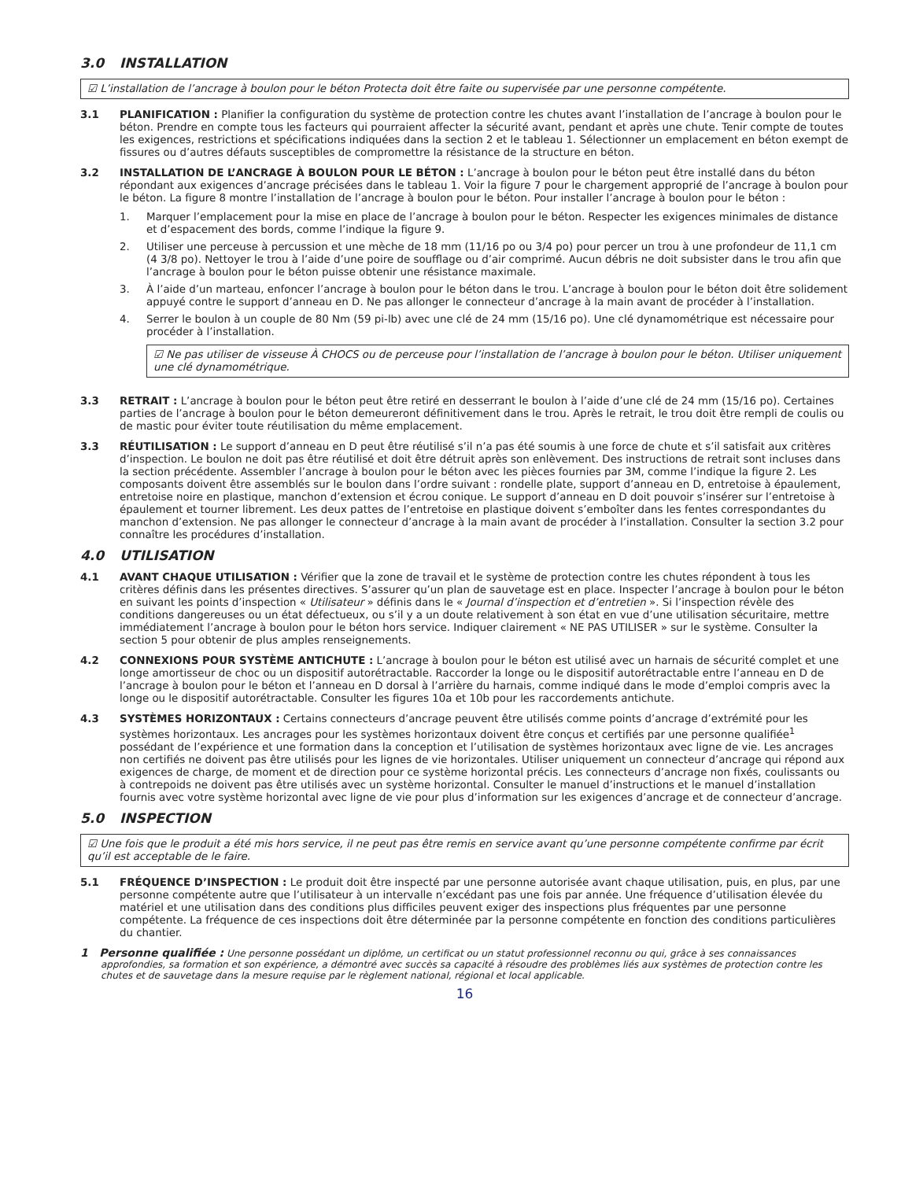3.0 INSTALLATION
☑ L’installation de l’ancrage à boulon pour le béton Protecta doit être faite ou supervisée par une personne compétente.
3.1 PLANIFICATION : Planifier la configuration du système de protection contre les chutes avant l’installation de l’ancrage à boulon pour le béton. Prendre en compte tous les facteurs qui pourraient affecter la sécurité avant, pendant et après une chute. Tenir compte de toutes les exigences, restrictions et spécifications indiquées dans la section 2 et le tableau 1. Sélectionner un emplacement en béton exempt de fissures ou d’autres défauts susceptibles de compromettre la résistance de la structure en béton.
3.2 INSTALLATION DE L’ANCRAGE À BOULON POUR LE BÉTON : L’ancrage à boulon pour le béton peut être installé dans du béton répondant aux exigences d’ancrage précisées dans le tableau 1. Voir la figure 7 pour le chargement approprié de l’ancrage à boulon pour le béton. La figure 8 montre l’installation de l’ancrage à boulon pour le béton. Pour installer l’ancrage à boulon pour le béton :
1. Marquer l’emplacement pour la mise en place de l’ancrage à boulon pour le béton. Respecter les exigences minimales de distance et d’espacement des bords, comme l’indique la figure 9.
2. Utiliser une perceuse à percussion et une mèche de 18 mm (11/16 po ou 3/4 po) pour percer un trou à une profondeur de 11,1 cm (4 3/8 po). Nettoyer le trou à l’aide d’une poire de soufflage ou d’air comprimé. Aucun débris ne doit subsister dans le trou afin que l’ancrage à boulon pour le béton puisse obtenir une résistance maximale.
3. À l’aide d’un marteau, enfoncer l’ancrage à boulon pour le béton dans le trou. L’ancrage à boulon pour le béton doit être solidement appuyé contre le support d’anneau en D. Ne pas allonger le connecteur d’ancrage à la main avant de procéder à l’installation.
4. Serrer le boulon à un couple de 80 Nm (59 pi-lb) avec une clé de 24 mm (15/16 po). Une clé dynamométrique est nécessaire pour procéder à l’installation.
☑ Ne pas utiliser de visseuse À CHOCS ou de perceuse pour l’installation de l’ancrage à boulon pour le béton. Utiliser uniquement une clé dynamométrique.
3.3 RETRAIT : L’ancrage à boulon pour le béton peut être retiré en desserrant le boulon à l’aide d’une clé de 24 mm (15/16 po). Certaines parties de l’ancrage à boulon pour le béton demeureront définitivement dans le trou. Après le retrait, le trou doit être rempli de coulis ou de mastic pour éviter toute réutilisation du même emplacement.
3.3 RÉUTILISATION : Le support d’anneau en D peut être réutilisé s’il n’a pas été soumis à une force de chute et s’il satisfait aux critères d’inspection. Le boulon ne doit pas être réutilisé et doit être détruit après son enlèvement. Des instructions de retrait sont incluses dans la section précédente. Assembler l’ancrage à boulon pour le béton avec les pièces fournies par 3M, comme l’indique la figure 2. Les composants doivent être assemblés sur le boulon dans l’ordre suivant : rondelle plate, support d’anneau en D, entretoise à épaulement, entretoise noire en plastique, manchon d’extension et écrou conique. Le support d’anneau en D doit pouvoir s’insérer sur l’entretoise à épaulement et tourner librement. Les deux pattes de l’entretoise en plastique doivent s’emboîter dans les fentes correspondantes du manchon d’extension. Ne pas allonger le connecteur d’ancrage à la main avant de procéder à l’installation. Consulter la section 3.2 pour connaître les procédures d’installation.
4.0 UTILISATION
4.1 AVANT CHAQUE UTILISATION : Vérifier que la zone de travail et le système de protection contre les chutes répondent à tous les critères définis dans les présentes directives. S’assurer qu’un plan de sauvetage est en place. Inspecter l’ancrage à boulon pour le béton en suivant les points d’inspection « Utilisateur » définis dans le « Journal d’inspection et d’entretien ». Si l’inspection révèle des conditions dangereuses ou un état défectueux, ou s’il y a un doute relativement à son état en vue d’une utilisation sécuritaire, mettre immédiatement l’ancrage à boulon pour le béton hors service. Indiquer clairement « NE PAS UTILISER » sur le système. Consulter la section 5 pour obtenir de plus amples renseignements.
4.2 CONNEXIONS POUR SYSTÈME ANTICHUTE : L’ancrage à boulon pour le béton est utilisé avec un harnais de sécurité complet et une longe amortisseur de choc ou un dispositif autorétractable. Raccorder la longe ou le dispositif autorétractable entre l’anneau en D de l’ancrage à boulon pour le béton et l’anneau en D dorsal à l’arrière du harnais, comme indiqué dans le mode d’emploi compris avec la longe ou le dispositif autorétractable. Consulter les figures 10a et 10b pour les raccordements antichute.
4.3 SYSTÈMES HORIZONTAUX : Certains connecteurs d’ancrage peuvent être utilisés comme points d’ancrage d’extrémité pour les systèmes horizontaux. Les ancrages pour les systèmes horizontaux doivent être conçus et certifiés par une personne qualifiée<sup>1</sup> possédant de l’expérience et une formation dans la conception et l’utilisation de systèmes horizontaux avec ligne de vie. Les ancrages non certifiés ne doivent pas être utilisés pour les lignes de vie horizontales. Utiliser uniquement un connecteur d’ancrage qui répond aux exigences de charge, de moment et de direction pour ce système horizontal précis. Les connecteurs d’ancrage non fixés, coulissants ou à contrepoids ne doivent pas être utilisés avec un système horizontal. Consulter le manuel d’instructions et le manuel d’installation fournis avec votre système horizontal avec ligne de vie pour plus d’information sur les exigences d’ancrage et de connecteur d’ancrage.
5.0 INSPECTION
☑ Une fois que le produit a été mis hors service, il ne peut pas être remis en service avant qu’une personne compétente confirme par écrit qu’il est acceptable de le faire.
5.1 FRÉQUENCE D’INSPECTION : Le produit doit être inspecté par une personne autorisée avant chaque utilisation, puis, en plus, par une personne compétente autre que l’utilisateur à un intervalle n’excédant pas une fois par année. Une fréquence d’utilisation élevée du matériel et une utilisation dans des conditions plus difficiles peuvent exiger des inspections plus fréquentes par une personne compétente. La fréquence de ces inspections doit être déterminée par la personne compétente en fonction des conditions particulières du chantier.
1 Personne qualifiée : Une personne possédant un diplôme, un certificat ou un statut professionnel reconnu ou qui, grâce à ses connaissances approfondies, sa formation et son expérience, a démontré avec succès sa capacité à résoudre des problèmes liés aux systèmes de protection contre les chutes et de sauvetage dans la mesure requise par le règlement national, régional et local applicable.
16